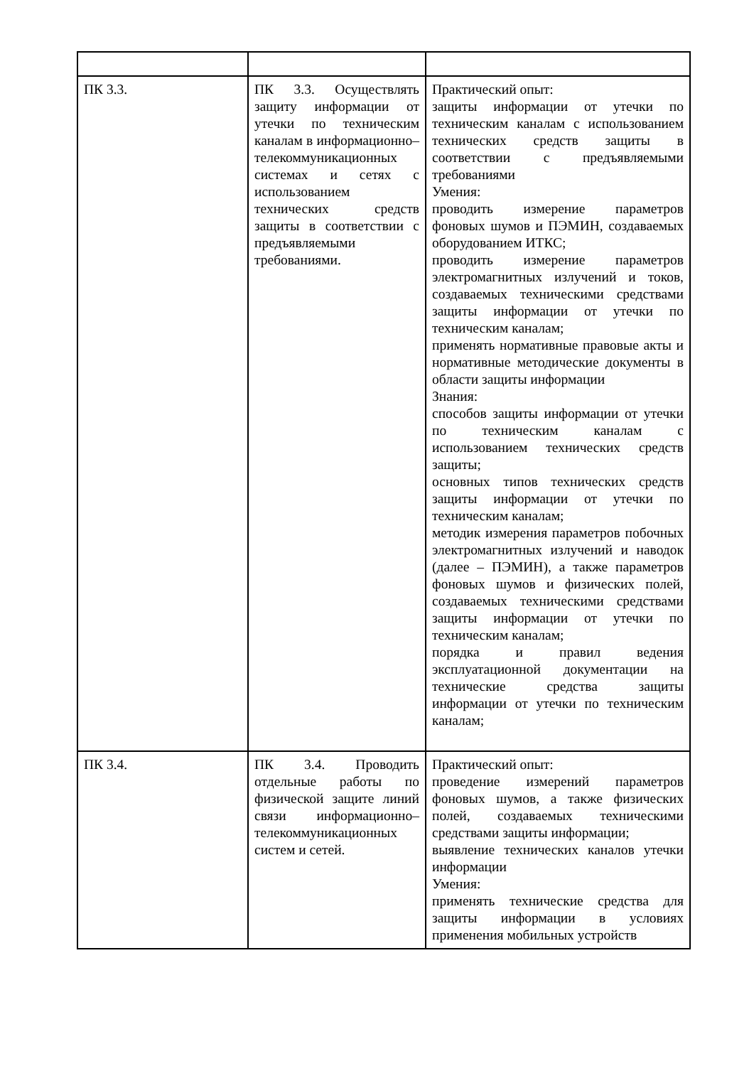| ПК 3.3. | ПК 3.3. Осуществлять защиту информации от утечки по техническим каналам в информационно–телекоммуникационных системах и сетях с использованием технических средств защиты в соответствии с предъявляемыми требованиями. | Практический опыт: защиты информации от утечки по техническим каналам с использованием технических средств защиты в соответствии с предъявляемыми требованиями Умения: проводить измерение параметров фоновых шумов и ПЭМИН, создаваемых оборудованием ИТКС; проводить измерение параметров электромагнитных излучений и токов, создаваемых техническими средствами защиты информации от утечки по техническим каналам; применять нормативные правовые акты и нормативные методические документы в области защиты информации Знания: способов защиты информации от утечки по техническим каналам с использованием технических средств защиты; основных типов технических средств защиты информации от утечки по техническим каналам; методик измерения параметров побочных электромагнитных излучений и наводок (далее – ПЭМИН), а также параметров фоновых шумов и физических полей, создаваемых техническими средствами защиты информации от утечки по техническим каналам; порядка и правил ведения эксплуатационной документации на технические средства защиты информации от утечки по техническим каналам; |
| ПК 3.4. | ПК 3.4. Проводить отдельные работы по физической защите линий связи информационно–телекоммуникационных систем и сетей. | Практический опыт: проведение измерений параметров фоновых шумов, а также физических полей, создаваемых техническими средствами защиты информации; выявление технических каналов утечки информации Умения: применять технические средства для защиты информации в условиях применения мобильных устройств |